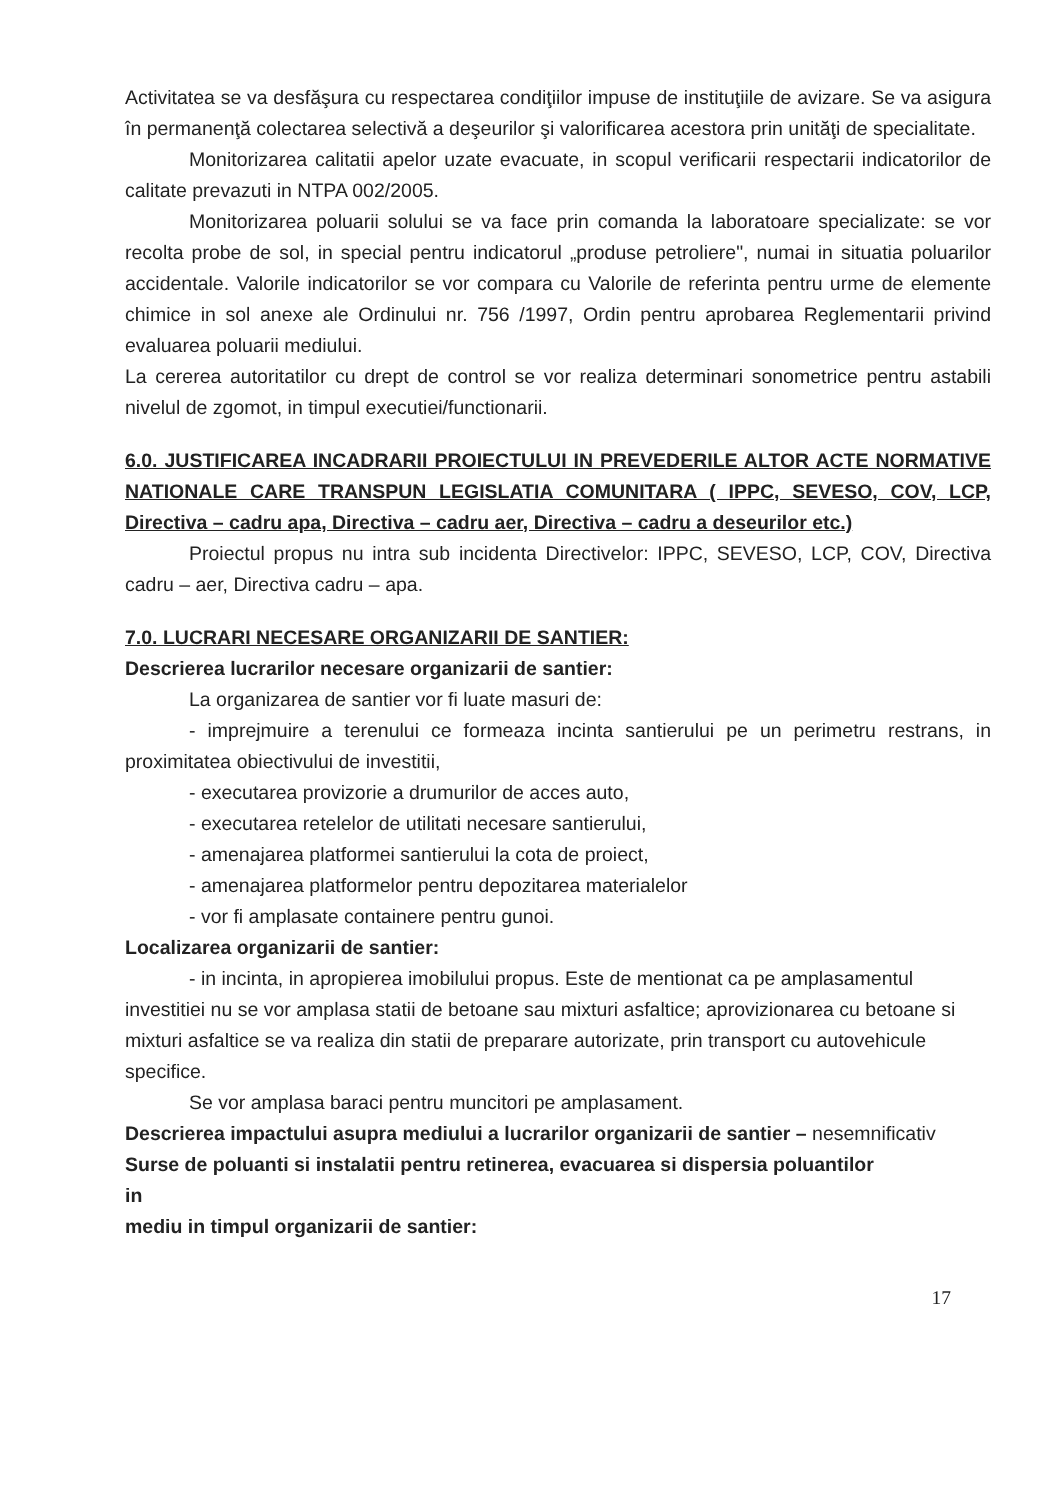Activitatea se va desfăşura cu respectarea condiţiilor impuse de instituţiile de avizare. Se va asigura în permanenţă colectarea selectivă a deşeurilor şi valorificarea acestora prin unităţi de specialitate.
Monitorizarea calitatii apelor uzate evacuate, in scopul verificarii respectarii indicatorilor de calitate prevazuti in NTPA 002/2005.
Monitorizarea poluarii solului se va face prin comanda la laboratoare specializate: se vor recolta probe de sol, in special pentru indicatorul „produse petroliere", numai in situatia poluarilor accidentale. Valorile indicatorilor se vor compara cu Valorile de referinta pentru urme de elemente chimice in sol anexe ale Ordinului nr. 756 /1997, Ordin pentru aprobarea Reglementarii privind evaluarea poluarii mediului.
La cererea autoritatilor cu drept de control se vor realiza determinari sonometrice pentru astabili nivelul de zgomot, in timpul executiei/functionarii.
6.0. JUSTIFICAREA INCADRARII PROIECTULUI IN PREVEDERILE ALTOR ACTE NORMATIVE NATIONALE CARE TRANSPUN LEGISLATIA COMUNITARA ( IPPC, SEVESO, COV, LCP, Directiva – cadru apa, Directiva – cadru aer, Directiva – cadru a deseurilor etc.)
Proiectul propus nu intra sub incidenta Directivelor: IPPC, SEVESO, LCP, COV, Directiva cadru – aer, Directiva cadru – apa.
7.0. LUCRARI NECESARE ORGANIZARII DE SANTIER:
Descrierea lucrarilor necesare organizarii de santier:
La organizarea de santier vor fi luate masuri de:
- imprejmuire a terenului ce formeaza incinta santierului pe un perimetru restrans, in proximitatea obiectivului de investitii,
- executarea provizorie a drumurilor de acces auto,
- executarea retelelor de utilitati necesare santierului,
- amenajarea platformei santierului la cota de proiect,
- amenajarea platformelor pentru depozitarea materialelor
- vor fi amplasate containere pentru gunoi.
Localizarea organizarii de santier:
- in incinta, in apropierea imobilului propus. Este de mentionat ca pe amplasamentul investitiei nu se vor amplasa statii de betoane sau mixturi asfaltice; aprovizionarea cu betoane si mixturi asfaltice se va realiza din statii de preparare autorizate, prin transport cu autovehicule specifice.
Se vor amplasa baraci pentru muncitori pe amplasament.
Descrierea impactului asupra mediului a lucrarilor organizarii de santier – nesemnificativ
Surse de poluanti si instalatii pentru retinerea, evacuarea si dispersia poluantilor
in
mediu in timpul organizarii de santier:
17